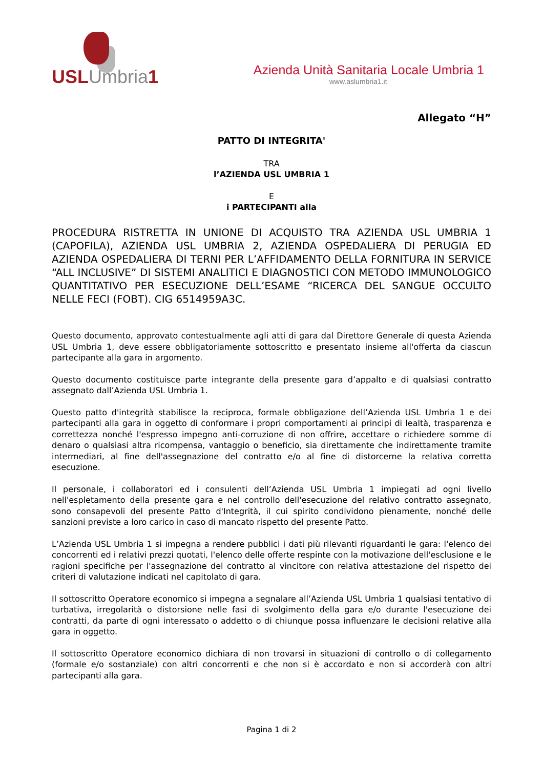USL Umbria 1
Azienda Unità Sanitaria Locale Umbria 1
www.aslumbria1.it
Allegato “H”
PATTO DI INTEGRITA'
TRA
l’AZIENDA USL UMBRIA 1
E
i PARTECIPANTI alla
PROCEDURA RISTRETTA IN UNIONE DI ACQUISTO TRA AZIENDA USL UMBRIA 1 (CAPOFILA), AZIENDA USL UMBRIA 2, AZIENDA OSPEDALIERA DI PERUGIA ED AZIENDA OSPEDALIERA DI TERNI PER L’AFFIDAMENTO DELLA FORNITURA IN SERVICE “ALL INCLUSIVE” DI SISTEMI ANALITICI E DIAGNOSTICI CON METODO IMMUNOLOGICO QUANTITATIVO PER ESECUZIONE DELL’ESAME “RICERCA DEL SANGUE OCCULTO NELLE FECI (FOBT). CIG 6514959A3C.
Questo documento, approvato contestualmente agli atti di gara dal Direttore Generale di questa Azienda USL Umbria 1, deve essere obbligatoriamente sottoscritto e presentato insieme all'offerta da ciascun partecipante alla gara in argomento.
Questo documento costituisce parte integrante della presente gara d’appalto e di qualsiasi contratto assegnato dall’Azienda USL Umbria 1.
Questo patto d'integrità stabilisce la reciproca, formale obbligazione dell’Azienda USL Umbria 1 e dei partecipanti alla gara in oggetto di conformare i propri comportamenti ai principi di lealtà, trasparenza e correttezza nonché l'espresso impegno anti-corruzione di non offrire, accettare o richiedere somme di denaro o qualsiasi altra ricompensa, vantaggio o beneficio, sia direttamente che indirettamente tramite intermediari, al fine dell'assegnazione del contratto e/o al fine di distorcerne la relativa corretta esecuzione.
Il personale, i collaboratori ed i consulenti dell’Azienda USL Umbria 1 impiegati ad ogni livello nell'espletamento della presente gara e nel controllo dell'esecuzione del relativo contratto assegnato, sono consapevoli del presente Patto d'Integrità, il cui spirito condividono pienamente, nonché delle sanzioni previste a loro carico in caso di mancato rispetto del presente Patto.
L’Azienda USL Umbria 1 si impegna a rendere pubblici i dati più rilevanti riguardanti le gara: l'elenco dei concorrenti ed i relativi prezzi quotati, l'elenco delle offerte respinte con la motivazione dell'esclusione e le ragioni specifiche per l'assegnazione del contratto al vincitore con relativa attestazione del rispetto dei criteri di valutazione indicati nel capitolato di gara.
Il sottoscritto Operatore economico si impegna a segnalare all’Azienda USL Umbria 1 qualsiasi tentativo di turbativa, irregolarità o distorsione nelle fasi di svolgimento della gara e/o durante l'esecuzione dei contratti, da parte di ogni interessato o addetto o di chiunque possa influenzare le decisioni relative alla gara in oggetto.
Il sottoscritto Operatore economico dichiara di non trovarsi in situazioni di controllo o di collegamento (formale e/o sostanziale) con altri concorrenti e che non si è accordato e non si accorderà con altri partecipanti alla gara.
Pagina 1 di 2